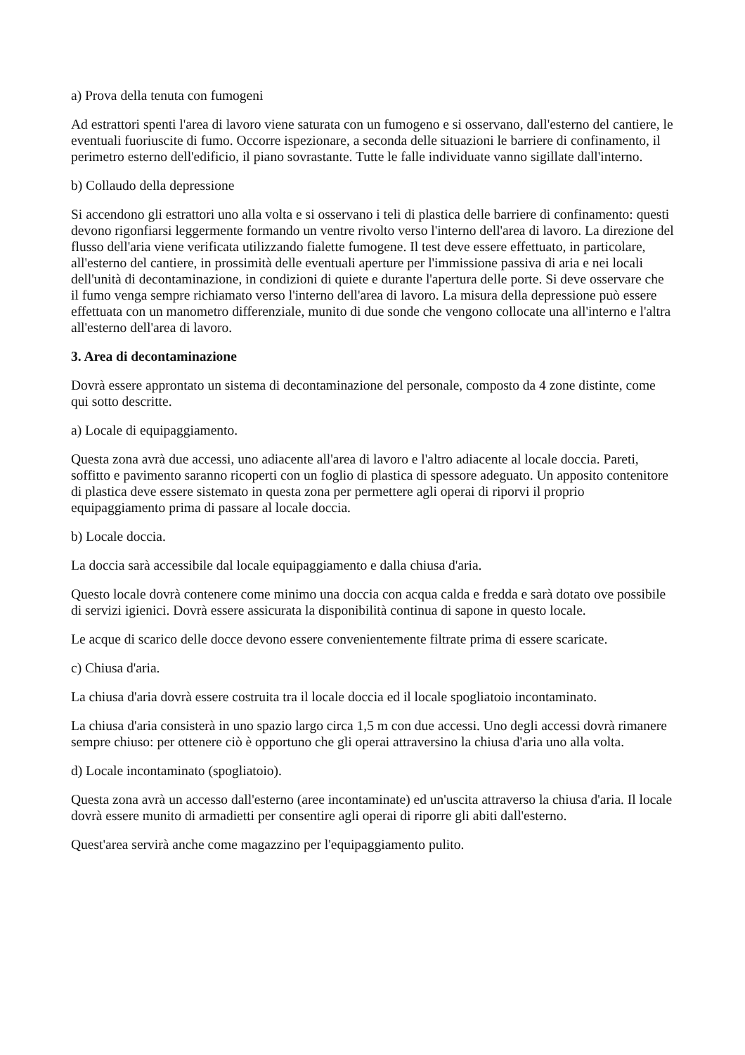a) Prova della tenuta con fumogeni
Ad estrattori spenti l'area di lavoro viene saturata con un fumogeno e si osservano, dall'esterno del cantiere, le eventuali fuoriuscite di fumo. Occorre ispezionare, a seconda delle situazioni le barriere di confinamento, il perimetro esterno dell'edificio, il piano sovrastante. Tutte le falle individuate vanno sigillate dall'interno.
b) Collaudo della depressione
Si accendono gli estrattori uno alla volta e si osservano i teli di plastica delle barriere di confinamento: questi devono rigonfiarsi leggermente formando un ventre rivolto verso l'interno dell'area di lavoro. La direzione del flusso dell'aria viene verificata utilizzando fialette fumogene. Il test deve essere effettuato, in particolare, all'esterno del cantiere, in prossimità delle eventuali aperture per l'immissione passiva di aria e nei locali dell'unità di decontaminazione, in condizioni di quiete e durante l'apertura delle porte. Si deve osservare che il fumo venga sempre richiamato verso l'interno dell'area di lavoro. La misura della depressione può essere effettuata con un manometro differenziale, munito di due sonde che vengono collocate una all'interno e l'altra all'esterno dell'area di lavoro.
3. Area di decontaminazione
Dovrà essere approntato un sistema di decontaminazione del personale, composto da 4 zone distinte, come qui sotto descritte.
a) Locale di equipaggiamento.
Questa zona avrà due accessi, uno adiacente all'area di lavoro e l'altro adiacente al locale doccia. Pareti, soffitto e pavimento saranno ricoperti con un foglio di plastica di spessore adeguato. Un apposito contenitore di plastica deve essere sistemato in questa zona per permettere agli operai di riporvi il proprio equipaggiamento prima di passare al locale doccia.
b) Locale doccia.
La doccia sarà accessibile dal locale equipaggiamento e dalla chiusa d'aria.
Questo locale dovrà contenere come minimo una doccia con acqua calda e fredda e sarà dotato ove possibile di servizi igienici. Dovrà essere assicurata la disponibilità continua di sapone in questo locale.
Le acque di scarico delle docce devono essere convenientemente filtrate prima di essere scaricate.
c) Chiusa d'aria.
La chiusa d'aria dovrà essere costruita tra il locale doccia ed il locale spogliatoio incontaminato.
La chiusa d'aria consisterà in uno spazio largo circa 1,5 m con due accessi. Uno degli accessi dovrà rimanere sempre chiuso: per ottenere ciò è opportuno che gli operai attraversino la chiusa d'aria uno alla volta.
d) Locale incontaminato (spogliatoio).
Questa zona avrà un accesso dall'esterno (aree incontaminate) ed un'uscita attraverso la chiusa d'aria. Il locale dovrà essere munito di armadietti per consentire agli operai di riporre gli abiti dall'esterno.
Quest'area servirà anche come magazzino per l'equipaggiamento pulito.